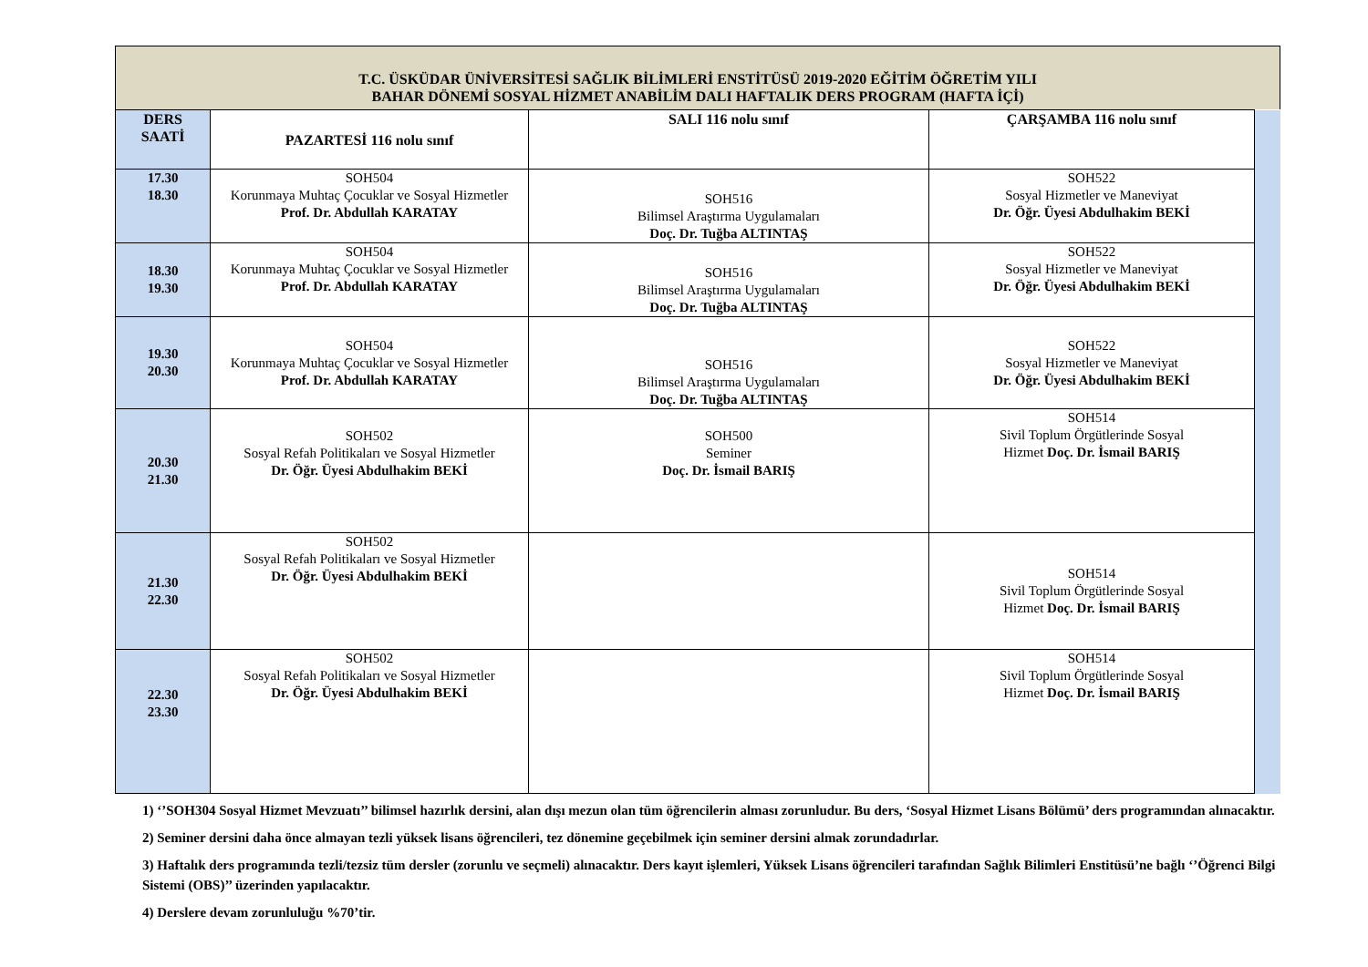T.C. ÜSKÜDAR ÜNİVERSİTESİ SAĞLIK BİLİMLERİ ENSTİTÜSÜ 2019-2020 EĞİTİM ÖĞRETİM YILI
BAHAR DÖNEMİ SOSYAL HİZMET ANABİLİM DALI HAFTALIK DERS PROGRAM (HAFTA İÇİ)
| DERS SAATİ | PAZARTESİ 116 nolu sınıf | SALI 116 nolu sınıf | ÇARŞAMBA 116 nolu sınıf | |
| 17.30 18.30 | SOH504 Korunmaya Muhtaç Çocuklar ve Sosyal Hizmetler Prof. Dr. Abdullah KARATAY | SOH516 Bilimsel Araştırma Uygulamaları Doç. Dr. Tuğba ALTINTAŞ | SOH522 Sosyal Hizmetler ve Maneviyat Dr. Öğr. Üyesi Abdulhakim BEKİ | |
| 18.30 19.30 | SOH504 Korunmaya Muhtaç Çocuklar ve Sosyal Hizmetler Prof. Dr. Abdullah KARATAY | SOH516 Bilimsel Araştırma Uygulamaları Doç. Dr. Tuğba ALTINTAŞ | SOH522 Sosyal Hizmetler ve Maneviyat Dr. Öğr. Üyesi Abdulhakim BEKİ | |
| 19.30 20.30 | SOH504 Korunmaya Muhtaç Çocuklar ve Sosyal Hizmetler Prof. Dr. Abdullah KARATAY | SOH516 Bilimsel Araştırma Uygulamaları Doç. Dr. Tuğba ALTINTAŞ | SOH522 Sosyal Hizmetler ve Maneviyat Dr. Öğr. Üyesi Abdulhakim BEKİ | |
| 20.30 21.30 | SOH502 Sosyal Refah Politikaları ve Sosyal Hizmetler Dr. Öğr. Üyesi Abdulhakim BEKİ | SOH500 Seminer Doç. Dr. İsmail BARIŞ | SOH514 Sivil Toplum Örgütlerinde Sosyal Hizmet Doç. Dr. İsmail BARIŞ | |
| 21.30 22.30 | SOH502 Sosyal Refah Politikaları ve Sosyal Hizmetler Dr. Öğr. Üyesi Abdulhakim BEKİ | | SOH514 Sivil Toplum Örgütlerinde Sosyal Hizmet Doç. Dr. İsmail BARIŞ | |
| 22.30 23.30 | SOH502 Sosyal Refah Politikaları ve Sosyal Hizmetler Dr. Öğr. Üyesi Abdulhakim BEKİ | | SOH514 Sivil Toplum Örgütlerinde Sosyal Hizmet Doç. Dr. İsmail BARIŞ | |
1) ‘’SOH304 Sosyal Hizmet Mevzuatı’’ bilimsel hazırlık dersini, alan dışı mezun olan tüm öğrencilerin alması zorunludur. Bu ders, ‘Sosyal Hizmet Lisans Bölümü’ ders programından alınacaktır.
2) Seminer dersini daha önce almayan tezli yüksek lisans öğrencileri, tez dönemine geçebilmek için seminer dersini almak zorundadırlar.
3) Haftalık ders programında tezli/tezsiz tüm dersler (zorunlu ve seçmeli) alınacaktır. Ders kayıt işlemleri, Yüksek Lisans öğrencileri tarafından Sağlık Bilimleri Enstitüsü’ne bağlı ‘’Öğrenci Bilgi Sistemi (OBS)’’ üzerinden yapılacaktır.
4) Derslere devam zorunluluğu %70’tir.